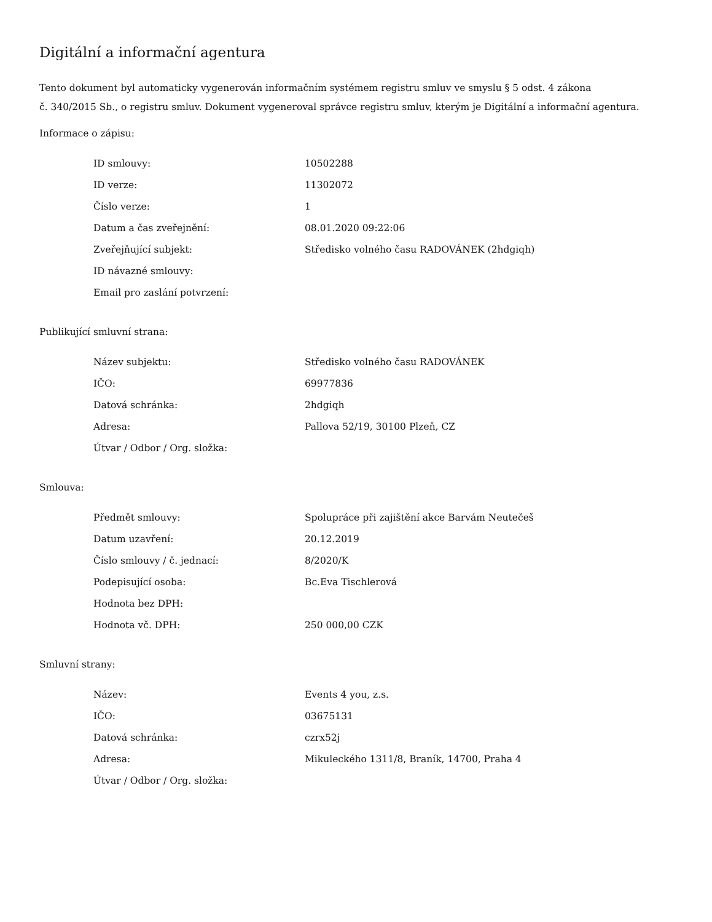Digitální a informační agentura
Tento dokument byl automaticky vygenerován informačním systémem registru smluv ve smyslu § 5 odst. 4 zákona
č. 340/2015 Sb., o registru smluv. Dokument vygeneroval správce registru smluv, kterým je Digitální a informační agentura.
Informace o zápisu:
| ID smlouvy: | 10502288 |
| ID verze: | 11302072 |
| Číslo verze: | 1 |
| Datum a čas zveřejnění: | 08.01.2020 09:22:06 |
| Zveřejňující subjekt: | Středisko volného času RADOVÁNEK (2hdgiqh) |
| ID návazné smlouvy: | |
| Email pro zaslání potvrzení: | |
Publikující smluvní strana:
| Název subjektu: | Středisko volného času RADOVÁNEK |
| IČO: | 69977836 |
| Datová schránka: | 2hdgiqh |
| Adresa: | Pallova 52/19, 30100 Plzeň, CZ |
| Útvar / Odbor / Org. složka: | |
Smlouva:
| Předmět smlouvy: | Spolupráce při zajištění akce Barvám Neutečeš |
| Datum uzavření: | 20.12.2019 |
| Číslo smlouvy / č. jednací: | 8/2020/K |
| Podepisující osoba: | Bc.Eva Tischlerová |
| Hodnota bez DPH: | |
| Hodnota vč. DPH: | 250 000,00 CZK |
Smluvní strany:
| Název: | Events 4 you, z.s. |
| IČO: | 03675131 |
| Datová schránka: | czrx52j |
| Adresa: | Mikuleckého 1311/8, Braník, 14700, Praha 4 |
| Útvar / Odbor / Org. složka: | |